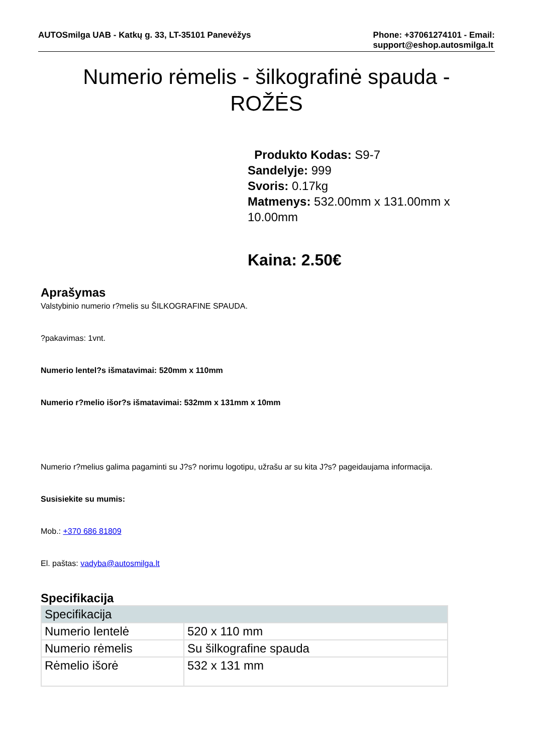AUTOSmilga UAB - Katkų g. 33, LT-35101 Panevėžys
Phone: +37061274101 - Email:
support@eshop.autosmilga.lt
Numerio rėmelis - šilkografinė spauda -
ROŽĖS
Produkto Kodas: S9-7
Sandelyje: 999
Svoris: 0.17kg
Matmenys: 532.00mm x 131.00mm x 10.00mm
Kaina: 2.50€
Aprašymas
Valstybinio numerio r?melis su ŠILKOGRAFINE SPAUDA.
?pakavimas: 1vnt.
Numerio lentel?s išmatavimai: 520mm x 110mm
Numerio r?melio išor?s išmatavimai: 532mm x 131mm x 10mm
Numerio r?melius galima pagaminti su J?s? norimu logotipu, užrašu ar su kita J?s? pageidaujama informacija.
Susisiekite su mumis:
Mob.: +370 686 81809
El. paštas: vadyba@autosmilga.lt
Specifikacija
| Specifikacija | |
| --- | --- |
| Numerio lentelė | 520 x 110 mm |
| Numerio rėmelis | Su šilkografine spauda |
| Rėmelio išorė | 532 x 131 mm |